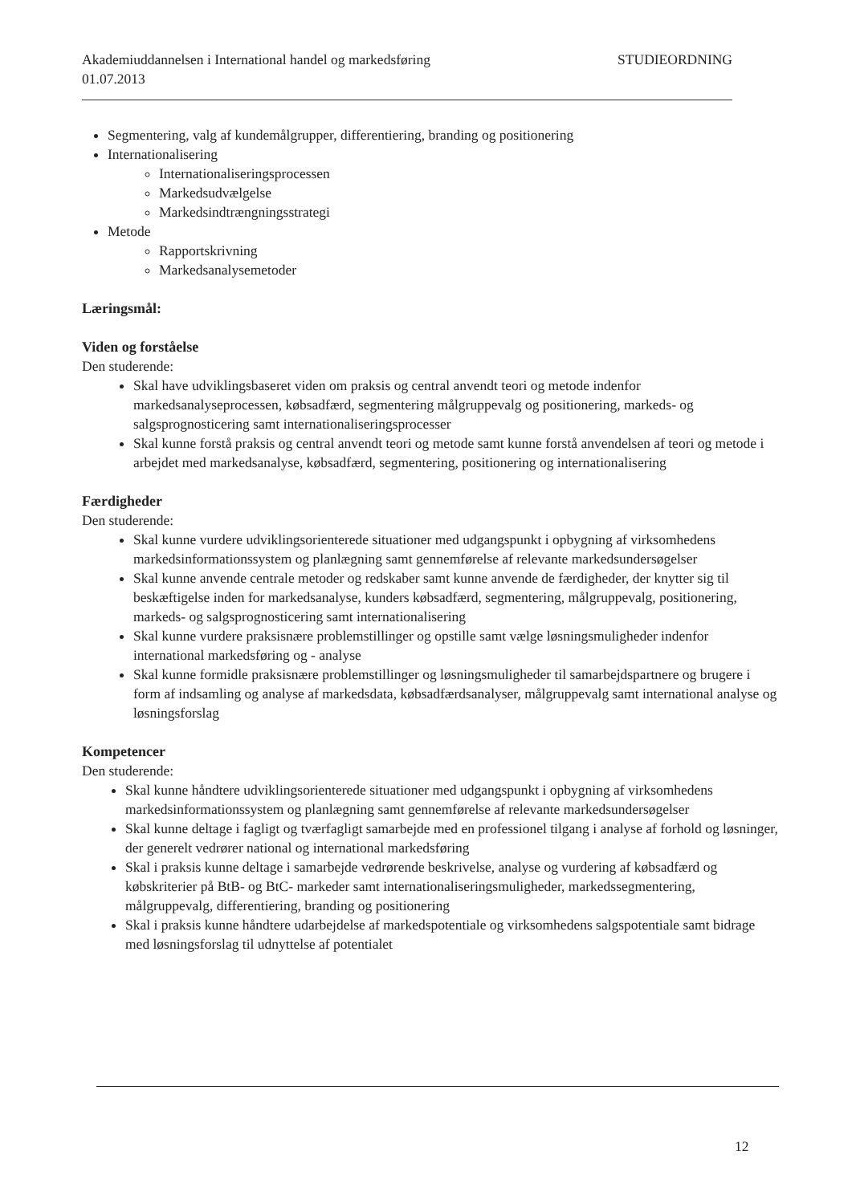Akademiuddannelsen i International handel og markedsføring STUDIEORDNING
01.07.2013
Segmentering, valg af kundemålgrupper, differentiering, branding og positionering
Internationalisering
Internationaliseringsprocessen
Markedsudvælgelse
Markedsindtrængningsstrategi
Metode
Rapportskrivning
Markedsanalysemetoder
Læringsmål:
Viden og forståelse
Den studerende:
Skal have udviklingsbaseret viden om praksis og central anvendt teori og metode indenfor markedsanalyseprocessen, købsadfærd, segmentering målgruppevalg og positionering, markeds- og salgsprognosticering samt internationaliseringsprocesser
Skal kunne forstå praksis og central anvendt teori og metode samt kunne forstå anvendelsen af teori og metode i arbejdet med markedsanalyse, købsadfærd, segmentering, positionering og internationalisering
Færdigheder
Den studerende:
Skal kunne vurdere udviklingsorienterede situationer med udgangspunkt i opbygning af virksomhedens markedsinformationssystem og planlægning samt gennemførelse af relevante markedsundersøgelser
Skal kunne anvende centrale metoder og redskaber samt kunne anvende de færdigheder, der knytter sig til beskæftigelse inden for markedsanalyse, kunders købsadfærd, segmentering, målgruppevalg, positionering, markeds- og salgsprognosticering samt internationalisering
Skal kunne vurdere praksisnære problemstillinger og opstille samt vælge løsningsmuligheder indenfor international markedsføring og - analyse
Skal kunne formidle praksisnære problemstillinger og løsningsmuligheder til samarbejdspartnere og brugere i form af indsamling og analyse af markedsdata, købsadfærdsanalyser, målgruppevalg samt international analyse og løsningsforslag
Kompetencer
Den studerende:
Skal kunne håndtere udviklingsorienterede situationer med udgangspunkt i opbygning af virksomhedens markedsinformationssystem og planlægning samt gennemførelse af relevante markedsundersøgelser
Skal kunne deltage i fagligt og tværfagligt samarbejde med en professionel tilgang i analyse af forhold og løsninger, der generelt vedrører national og international markedsføring
Skal i praksis kunne deltage i samarbejde vedrørende beskrivelse, analyse og vurdering af købsadfærd og købskriterier på BtB- og BtC- markeder samt internationaliseringsmuligheder, markedssegmentering, målgruppevalg, differentiering, branding og positionering
Skal i praksis kunne håndtere udarbejdelse af markedspotentiale og virksomhedens salgspotentiale samt bidrage med løsningsforslag til udnyttelse af potentialet
12